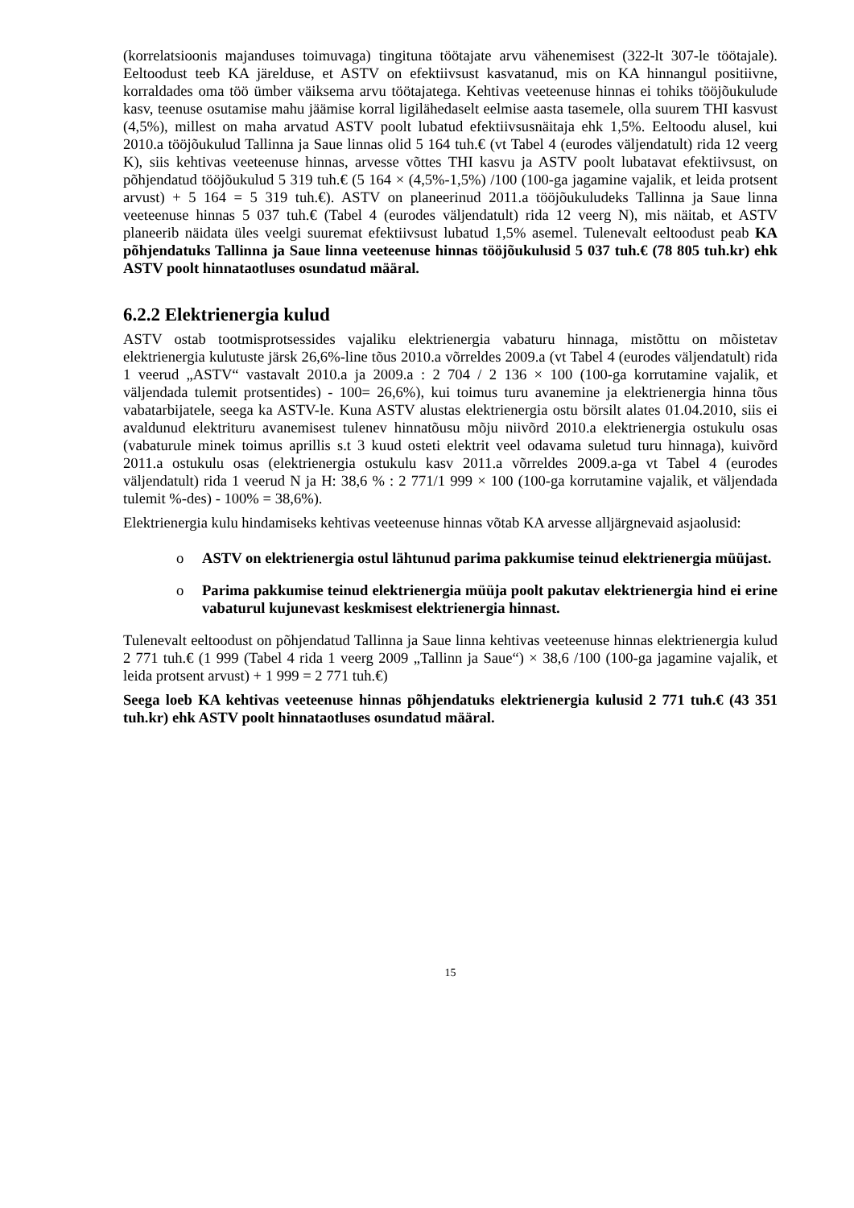(korrelatsioonis majanduses toimuvaga) tingituna töötajate arvu vähenemisest (322-lt 307-le töötajale). Eeltoodust teeb KA järelduse, et ASTV on efektiivsust kasvatanud, mis on KA hinnangul positiivne, korraldades oma töö ümber väiksema arvu töötajatega. Kehtivas veeteenuse hinnas ei tohiks tööjõukulude kasv, teenuse osutamise mahu jäämise korral ligilähedaselt eelmise aasta tasemele, olla suurem THI kasvust (4,5%), millest on maha arvatud ASTV poolt lubatud efektiivsusnäitaja ehk 1,5%. Eeltoodu alusel, kui 2010.a tööjõukulud Tallinna ja Saue linnas olid 5 164 tuh.€ (vt Tabel 4 (eurodes väljendatult) rida 12 veerg K), siis kehtivas veeteenuse hinnas, arvesse võttes THI kasvu ja ASTV poolt lubatavat efektiivsust, on põhjendatud tööjõukulud 5 319 tuh.€ (5 164 × (4,5%-1,5%) /100 (100-ga jagamine vajalik, et leida protsent arvust) + 5 164 = 5 319 tuh.€). ASTV on planeerinud 2011.a tööjõukuludeks Tallinna ja Saue linna veeteenuse hinnas 5 037 tuh.€ (Tabel 4 (eurodes väljendatult) rida 12 veerg N), mis näitab, et ASTV planeerib näidata üles veelgi suuremat efektiivsust lubatud 1,5% asemel. Tulenevalt eeltoodust peab KA põhjendatuks Tallinna ja Saue linna veeteenuse hinnas tööjõukulusid 5 037 tuh.€ (78 805 tuh.kr) ehk ASTV poolt hinnataotluses osundatud määral.
6.2.2 Elektrienergia kulud
ASTV ostab tootmisprotsessides vajaliku elektrienergia vabaturu hinnaga, mistõttu on mõistetav elektrienergia kulutuste järsk 26,6%-line tõus 2010.a võrreldes 2009.a (vt Tabel 4 (eurodes väljendatult) rida 1 veerud „ASTV“ vastavalt 2010.a ja 2009.a : 2 704 / 2 136 × 100 (100-ga korrutamine vajalik, et väljendada tulemit protsentides) - 100= 26,6%), kui toimus turu avanemine ja elektrienergia hinna tõus vabatarbijatele, seega ka ASTV-le. Kuna ASTV alustas elektrienergia ostu börsilt alates 01.04.2010, siis ei avaldunud elektrituru avanemisest tulenev hinnatõusu mõju niivõrd 2010.a elektrienergia ostukulu osas (vabaturule minek toimus aprillis s.t 3 kuud osteti elektrit veel odavama suletud turu hinnaga), kuivõrd 2011.a ostukulu osas (elektrienergia ostukulu kasv 2011.a võrreldes 2009.a-ga vt Tabel 4 (eurodes väljendatult) rida 1 veerud N ja H: 38,6 % : 2 771/1 999 × 100 (100-ga korrutamine vajalik, et väljendada tulemit %-des) - 100% = 38,6%).
Elektrienergia kulu hindamiseks kehtivas veeteenuse hinnas võtab KA arvesse alljärgnevaid asjaolusid:
o ASTV on elektrienergia ostul lähtunud parima pakkumise teinud elektrienergia müüjast.
o Parima pakkumise teinud elektrienergia müüja poolt pakutav elektrienergia hind ei erine vabaturul kujunevast keskmisest elektrienergia hinnast.
Tulenevalt eeltoodust on põhjendatud Tallinna ja Saue linna kehtivas veeteenuse hinnas elektrienergia kulud 2 771 tuh.€ (1 999 (Tabel 4 rida 1 veerg 2009 „Tallinn ja Saue“) × 38,6 /100 (100-ga jagamine vajalik, et leida protsent arvust) + 1 999 = 2 771 tuh.€)
Seega loeb KA kehtivas veeteenuse hinnas põhjendatuks elektrienergia kulusid 2 771 tuh.€ (43 351 tuh.kr) ehk ASTV poolt hinnataotluses osundatud määral.
15